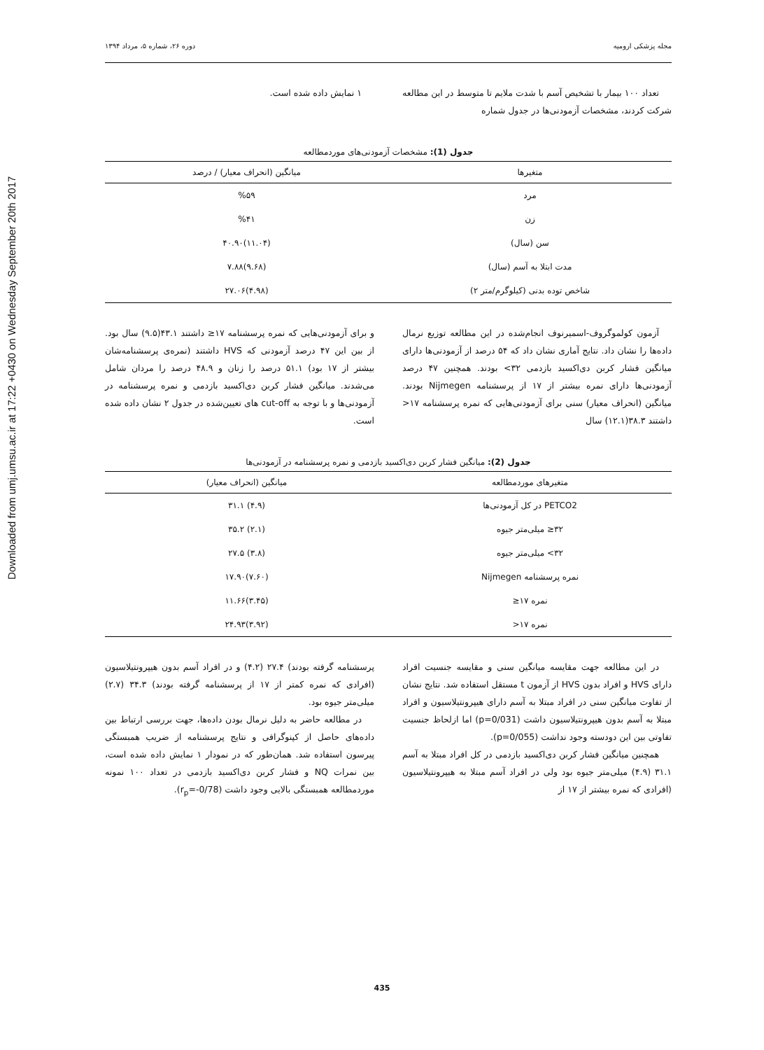Downloaded from umj.umsu.ac.ir at 17:22 +0430 on Wednesday September 20th 2017
مجله پزشکی ارومیه دوره ۲۶، شماره ۵، مرداد ۱۳۹۴
تعداد ۱۰۰ بیمار با تشخیص آسم با شدت ملایم تا متوسط در این مطالعه شرکت کردند، مشخصات آزمودنی‌ها در جدول شماره
۱ نمایش داده شده است.
جدول (1): مشخصات آزمودنی‌های موردمطالعه
| متغیرها | میانگین (انحراف معیار) / درصد |
| --- | --- |
| مرد | %۵۹ |
| زن | %۴۱ |
| سن (سال) | (۱۱.۰۴)۴۰.۹۰ |
| مدت ابتلا به آسم (سال) | (۹.۶۸)۷.۸۸ |
| شاخص توده بدنی (کیلوگرم/متر ۲) | (۴.۹۸)۲۷.۰۶ |
آزمون کولموگروف-اسمیرنوف انجام‌شده در این مطالعه توزیع نرمال داده‌ها را نشان داد. نتایج آماری نشان داد که ۵۴ درصد از آزمودنی‌ها دارای میانگین فشار کربن دی‌اکسید بازدمی ۳۲> بودند. همچنین ۴۷ درصد آزمودنی‌ها دارای نمره بیشتر از ۱۷ از پرسشنامه Nijmegen بودند. میانگین (انحراف معیار) سنی برای آزمودنی‌هایی که نمره پرسشنامه ۱۷< داشتند ۳۸.۳(۱۲.۱) سال
و برای آزمودنی‌هایی که نمره پرسشنامه ۱۷≤ داشتند ۴۳.۱(۹.۵) سال بود. از بین این ۴۷ درصد آزمودنی که HVS داشتند (نمره‌ی پرسشنامه‌شان بیشتر از ۱۷ بود) ۵۱.۱ درصد را زنان و ۴۸.۹ درصد را مردان شامل می‌شدند. میانگین فشار کربن دی‌اکسید بازدمی و نمره پرسشنامه در آزمودنی‌ها و با توجه به cut-off های تعیین‌شده در جدول ۲ نشان داده شده است.
جدول (2): میانگین فشار کربن دی‌اکسید بازدمی و نمره پرسشنامه در آزمودنی‌ها
| متغیرهای موردمطالعه | میانگین (انحراف معیار) |
| --- | --- |
| PETCO2 در کل آزمودنی‌ها | (۴.۹) ۳۱.۱ |
| ۳۲≤ میلی‌متر جیوه | (۲.۱) ۳۵.۲ |
| ۳۲> میلی‌متر جیوه | (۳.۸) ۲۷.۵ |
| نمره پرسشنامه Nijmegen | (۷.۶۰)۱۷.۹۰ |
| نمره ۱۷≤ | (۳.۴۵)۱۱.۶۶ |
| نمره ۱۷< | (۳.۹۲)۲۴.۹۳ |
در این مطالعه جهت مقایسه میانگین سنی و مقایسه جنسیت افراد دارای HVS و افراد بدون HVS از آزمون t مستقل استفاده شد. نتایج نشان از تفاوت میانگین سنی در افراد مبتلا به آسم دارای هیپرونتیلاسیون و افراد مبتلا به آسم بدون هیپرونتیلاسیون داشت (p=0/031) اما ازلحاظ جنسیت تفاوتی بین این دودسته وجود نداشت (p=0/055).
همچنین میانگین فشار کربن دی‌اکسید بازدمی در کل افراد مبتلا به آسم ۳۱.۱ (۴.۹) میلی‌متر جیوه بود ولی در افراد آسم مبتلا به هیپرونتیلاسیون (افرادی که نمره بیشتر از ۱۷ از
پرسشنامه گرفته بودند) ۲۷.۴ (۴.۲) و در افراد آسم بدون هیپرونتیلاسیون (افرادی که نمره کمتر از ۱۷ از پرسشنامه گرفته بودند) ۳۴.۳ (۲.۷) میلی‌متر جیوه بود.
در مطالعه حاضر به دلیل نرمال بودن داده‌ها، جهت بررسی ارتباط بین داده‌های حاصل از کپنوگرافی و نتایج پرسشنامه از ضریب همبستگی پیرسون استفاده شد. همان‌طور که در نمودار ۱ نمایش داده شده است، بین نمرات NQ و فشار کربن دی‌اکسید بازدمی در تعداد ۱۰۰ نمونه موردمطالعه همبستگی بالایی وجود داشت (r<sub>p</sub>=-0/78).
435